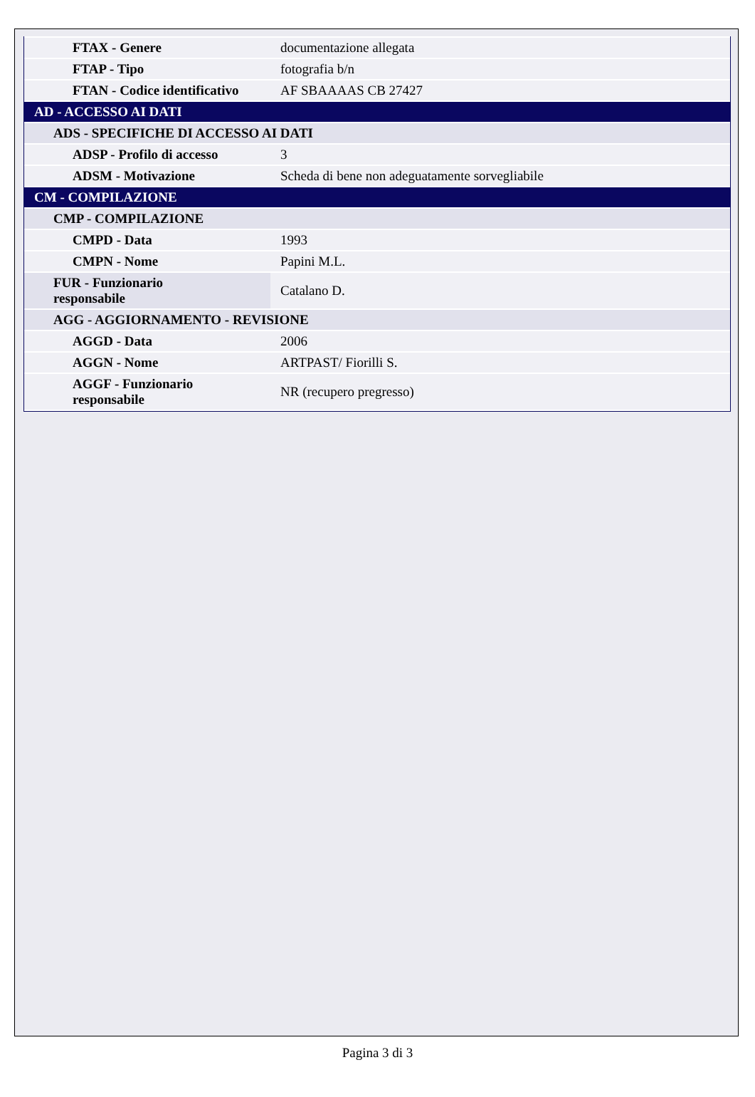| FTAX - Genere | documentazione allegata |
| FTAP - Tipo | fotografia b/n |
| FTAN - Codice identificativo | AF SBAAAAS CB 27427 |
| AD - ACCESSO AI DATI | |
| ADS - SPECIFICHE DI ACCESSO AI DATI | |
| ADSP - Profilo di accesso | 3 |
| ADSM - Motivazione | Scheda di bene non adeguatamente sorvegliabile |
| CM - COMPILAZIONE | |
| CMP - COMPILAZIONE | |
| CMPD - Data | 1993 |
| CMPN - Nome | Papini M.L. |
| FUR - Funzionario responsabile | Catalano D. |
| AGG - AGGIORNAMENTO - REVISIONE | |
| AGGD - Data | 2006 |
| AGGN - Nome | ARTPAST/ Fiorilli S. |
| AGGF - Funzionario responsabile | NR (recupero pregresso) |
Pagina 3 di 3